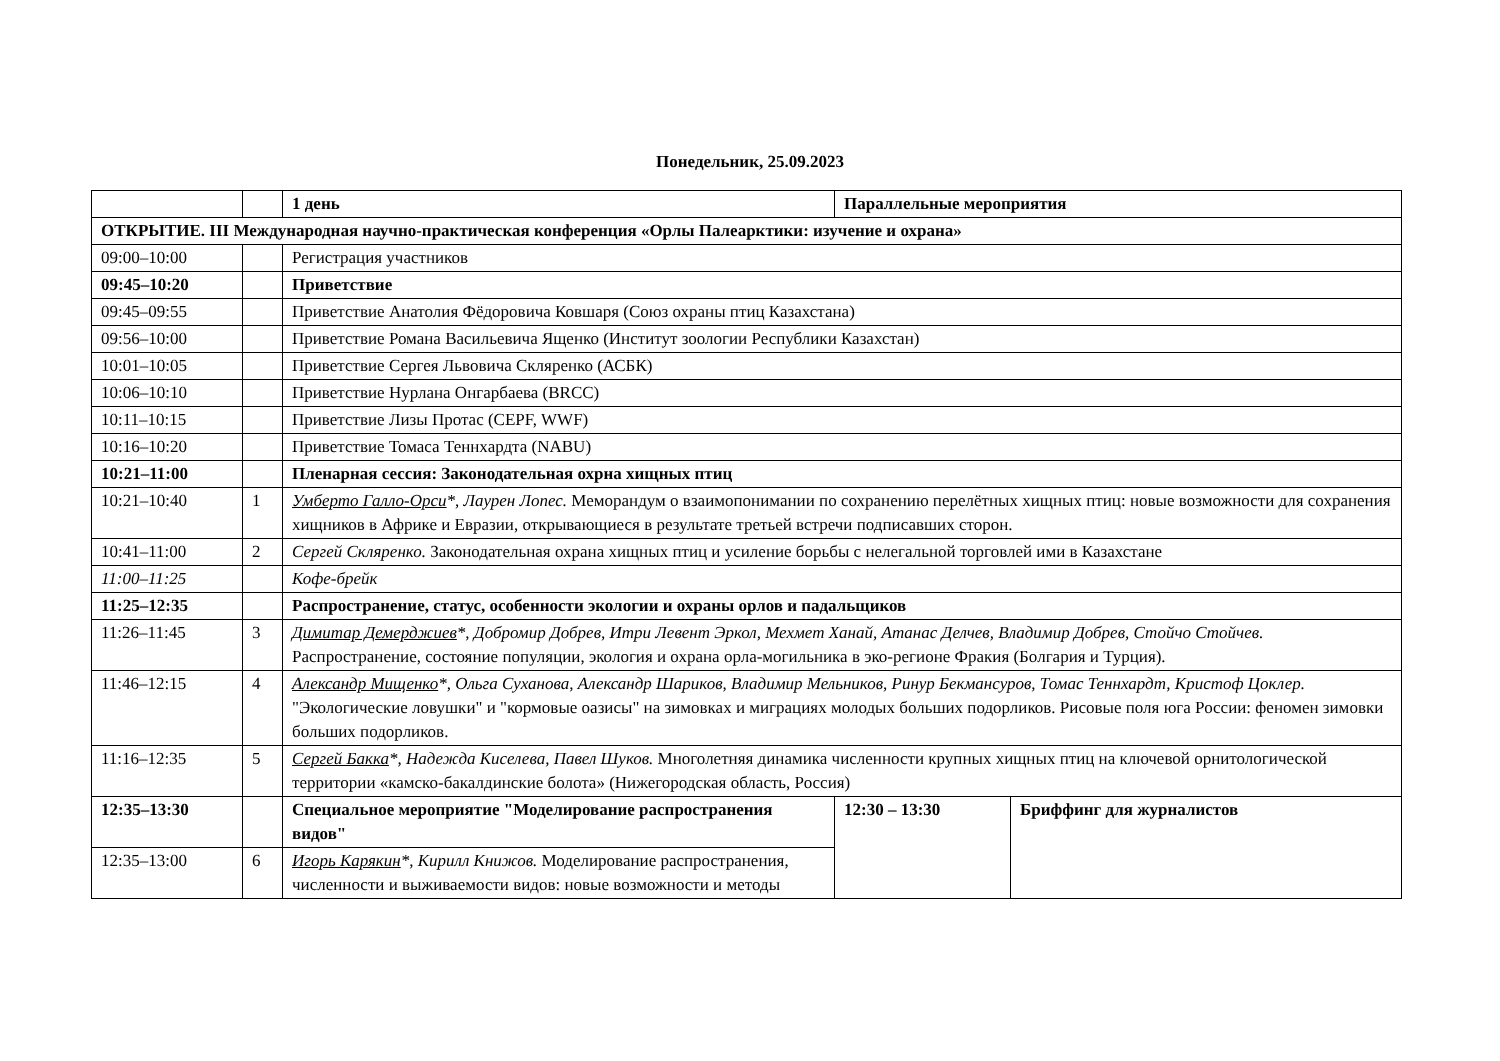Понедельник, 25.09.2023
| | | 1 день | Параллельные мероприятия | |
| ОТКРЫТИЕ. III Международная научно-практическая конференция «Орлы Палеарктики: изучение и охрана» | | | | |
| 09:00–10:00 | | Регистрация участников | | |
| 09:45–10:20 | | Приветствие | | |
| 09:45–09:55 | | Приветствие Анатолия Фёдоровича Ковшаря (Союз охраны птиц Казахстана) | | |
| 09:56–10:00 | | Приветствие Романа Васильевича Ященко (Институт зоологии Республики Казахстан) | | |
| 10:01–10:05 | | Приветствие Сергея Львовича Скляренко (АСБК) | | |
| 10:06–10:10 | | Приветствие Нурлана Онгарбаева (BRCC) | | |
| 10:11–10:15 | | Приветствие Лизы Протас (CEPF, WWF) | | |
| 10:16–10:20 | | Приветствие Томаса Теннхардта (NABU) | | |
| 10:21–11:00 | | Пленарная сессия: Законодательная охрна хищных птиц | | |
| 10:21–10:40 | 1 | Умберто Галло-Орси *, Лаурен Лопес. Меморандум о взаимопонимании по сохранению перелётных хищных птиц: новые возможности для сохранения хищников в Африке и Евразии, открывающиеся в результате третьей встречи подписавших сторон. | | |
| 10:41–11:00 | 2 | Сергей Скляренко. Законодательная охрана хищных птиц и усиление борьбы с нелегальной торговлей ими в Казахстане | | |
| 11:00–11:25 | | Кофе-брейк | | |
| 11:25–12:35 | | Распространение, статус, особенности экологии и охраны орлов и падальщиков | | |
| 11:26–11:45 | 3 | Димитар Демерджиев *, Добромир Добрев, Итри Левент Эркол, Мехмет Ханай, Атанас Делчев, Владимир Добрев, Стойчо Стойчев. Распространение, состояние популяции, экология и охрана орла-могильника в эко-регионе Фракия (Болгария и Турция). | | |
| 11:46–12:15 | 4 | Александр Мищенко *, Ольга Суханова, Александр Шариков, Владимир Мельников, Ринур Бекмансуров, Томас Теннхардт, Кристоф Цоклер. "Экологические ловушки" и "кормовые оазисы" на зимовках и миграциях молодых больших подорликов. Рисовые поля юга России: феномен зимовки больших подорликов. | | |
| 11:16–12:35 | 5 | Сергей Бакка *, Надежда Киселева, Павел Шуков. Многолетняя динамика численности крупных хищных птиц на ключевой орнитологической территории «камско-бакалдинские болота» (Нижегородская область, Россия) | | |
| 12:35–13:30 | | Специальное мероприятие "Моделирование распространения видов" | 12:30 – 13:30 | Бриффинг для журналистов |
| 12:35–13:00 | 6 | Игорь Карякин *, Кирилл Книжов. Моделирование распространения, численности и выживаемости видов: новые возможности и методы | | |